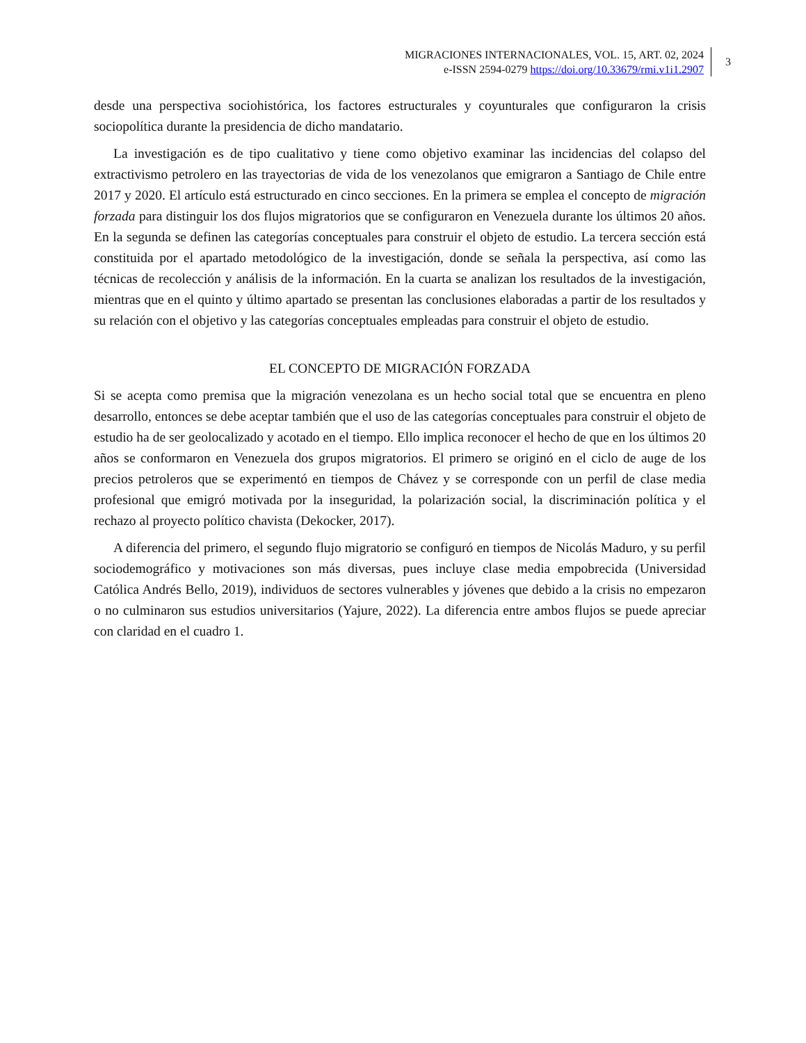MIGRACIONES INTERNACIONALES, VOL. 15, ART. 02, 2024
e-ISSN 2594-0279 https://doi.org/10.33679/rmi.v1i1.2907
3
desde una perspectiva sociohistórica, los factores estructurales y coyunturales que configuraron la crisis sociopolítica durante la presidencia de dicho mandatario.
La investigación es de tipo cualitativo y tiene como objetivo examinar las incidencias del colapso del extractivismo petrolero en las trayectorias de vida de los venezolanos que emigraron a Santiago de Chile entre 2017 y 2020. El artículo está estructurado en cinco secciones. En la primera se emplea el concepto de migración forzada para distinguir los dos flujos migratorios que se configuraron en Venezuela durante los últimos 20 años. En la segunda se definen las categorías conceptuales para construir el objeto de estudio. La tercera sección está constituida por el apartado metodológico de la investigación, donde se señala la perspectiva, así como las técnicas de recolección y análisis de la información. En la cuarta se analizan los resultados de la investigación, mientras que en el quinto y último apartado se presentan las conclusiones elaboradas a partir de los resultados y su relación con el objetivo y las categorías conceptuales empleadas para construir el objeto de estudio.
EL CONCEPTO DE MIGRACIÓN FORZADA
Si se acepta como premisa que la migración venezolana es un hecho social total que se encuentra en pleno desarrollo, entonces se debe aceptar también que el uso de las categorías conceptuales para construir el objeto de estudio ha de ser geolocalizado y acotado en el tiempo. Ello implica reconocer el hecho de que en los últimos 20 años se conformaron en Venezuela dos grupos migratorios. El primero se originó en el ciclo de auge de los precios petroleros que se experimentó en tiempos de Chávez y se corresponde con un perfil de clase media profesional que emigró motivada por la inseguridad, la polarización social, la discriminación política y el rechazo al proyecto político chavista (Dekocker, 2017).
A diferencia del primero, el segundo flujo migratorio se configuró en tiempos de Nicolás Maduro, y su perfil sociodemográfico y motivaciones son más diversas, pues incluye clase media empobrecida (Universidad Católica Andrés Bello, 2019), individuos de sectores vulnerables y jóvenes que debido a la crisis no empezaron o no culminaron sus estudios universitarios (Yajure, 2022). La diferencia entre ambos flujos se puede apreciar con claridad en el cuadro 1.